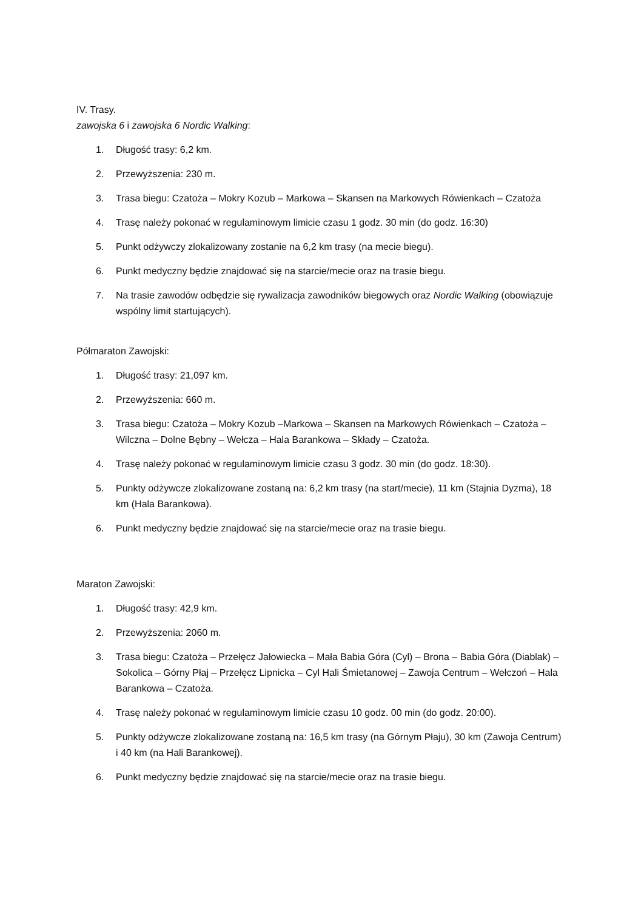IV. Trasy.
zawojska 6 i zawojska 6 Nordic Walking:
1. Długość trasy: 6,2 km.
2. Przewyższenia: 230 m.
3. Trasa biegu: Czatoża – Mokry Kozub – Markowa – Skansen na Markowych Rówienkach – Czatoża
4. Trasę należy pokonać w regulaminowym limicie czasu 1 godz. 30 min (do godz. 16:30)
5. Punkt odżywczy zlokalizowany zostanie na 6,2 km trasy (na mecie biegu).
6. Punkt medyczny będzie znajdować się na starcie/mecie oraz na trasie biegu.
7. Na trasie zawodów odbędzie się rywalizacja zawodników biegowych oraz Nordic Walking (obowiązuje wspólny limit startujących).
Półmaraton Zawojski:
1. Długość trasy: 21,097 km.
2. Przewyższenia: 660 m.
3. Trasa biegu: Czatoża – Mokry Kozub –Markowa – Skansen na Markowych Rówienkach – Czatoża – Wilczna – Dolne Bębny – Wełcza – Hala Barankowa – Składy – Czatoża.
4. Trasę należy pokonać w regulaminowym limicie czasu 3 godz. 30 min (do godz. 18:30).
5. Punkty odżywcze zlokalizowane zostaną na: 6,2 km trasy (na start/mecie), 11 km (Stajnia Dyzma), 18 km (Hala Barankowa).
6. Punkt medyczny będzie znajdować się na starcie/mecie oraz na trasie biegu.
Maraton Zawojski:
1. Długość trasy: 42,9 km.
2. Przewyższenia: 2060 m.
3. Trasa biegu: Czatoża – Przełęcz Jałowiecka – Mała Babia Góra (Cyl) – Brona – Babia Góra (Diablak) – Sokolica – Górny Płaj – Przełęcz Lipnicka – Cyl Hali Śmietanowej – Zawoja Centrum – Wełczoń – Hala Barankowa – Czatoża.
4. Trasę należy pokonać w regulaminowym limicie czasu 10 godz. 00 min (do godz. 20:00).
5. Punkty odżywcze zlokalizowane zostaną na: 16,5 km trasy (na Górnym Płaju), 30 km (Zawoja Centrum) i 40 km (na Hali Barankowej).
6. Punkt medyczny będzie znajdować się na starcie/mecie oraz na trasie biegu.